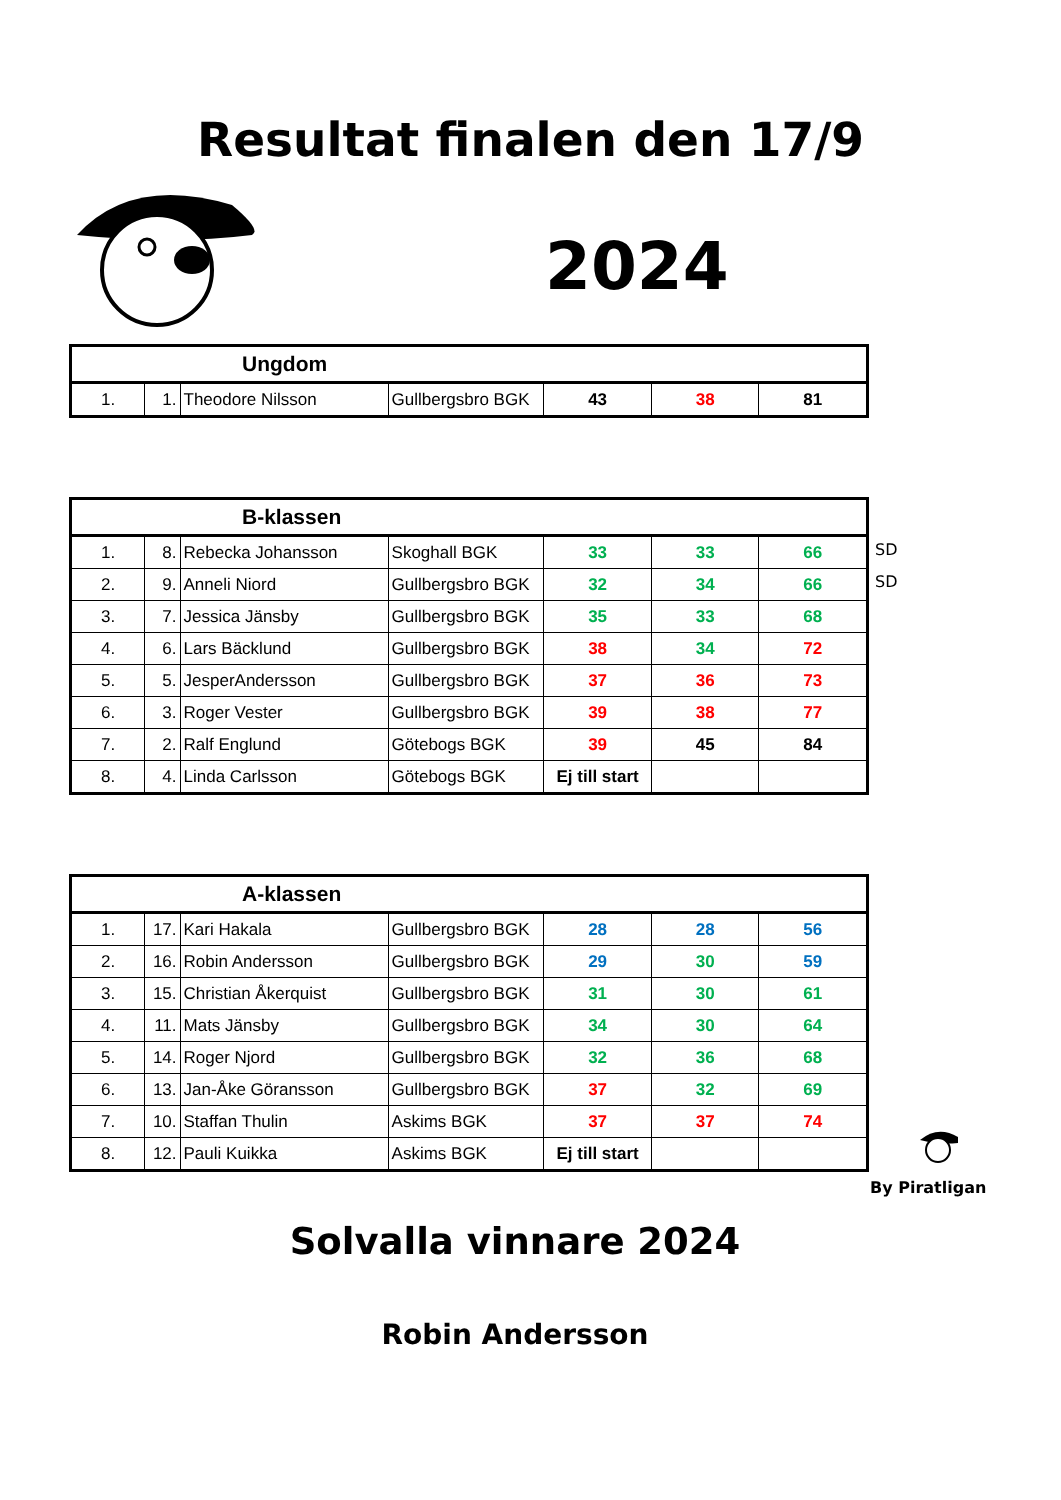Resultat finalen den 17/9
2024
| Ungdom | | | | | | |
| --- | --- | --- | --- | --- | --- | --- |
| 1. | 1. | Theodore Nilsson | Gullbergsbro BGK | 43 | 38 | 81 |
| B-klassen | | | | | | |
| --- | --- | --- | --- | --- | --- | --- |
| 1. | 8. | Rebecka Johansson | Skoghall BGK | 33 | 33 | 66 |
| 2. | 9. | Anneli Niord | Gullbergsbro BGK | 32 | 34 | 66 |
| 3. | 7. | Jessica Jänsby | Gullbergsbro BGK | 35 | 33 | 68 |
| 4. | 6. | Lars Bäcklund | Gullbergsbro BGK | 38 | 34 | 72 |
| 5. | 5. | JesperAndersson | Gullbergsbro BGK | 37 | 36 | 73 |
| 6. | 3. | Roger Vester | Gullbergsbro BGK | 39 | 38 | 77 |
| 7. | 2. | Ralf Englund | Götebogs BGK | 39 | 45 | 84 |
| 8. | 4. | Linda Carlsson | Götebogs BGK | Ej till start | | |
SD
SD
| A-klassen | | | | | | |
| --- | --- | --- | --- | --- | --- | --- |
| 1. | 17. | Kari Hakala | Gullbergsbro BGK | 28 | 28 | 56 |
| 2. | 16. | Robin Andersson | Gullbergsbro BGK | 29 | 30 | 59 |
| 3. | 15. | Christian Åkerquist | Gullbergsbro BGK | 31 | 30 | 61 |
| 4. | 11. | Mats Jänsby | Gullbergsbro BGK | 34 | 30 | 64 |
| 5. | 14. | Roger Njord | Gullbergsbro BGK | 32 | 36 | 68 |
| 6. | 13. | Jan-Åke Göransson | Gullbergsbro BGK | 37 | 32 | 69 |
| 7. | 10. | Staffan Thulin | Askims BGK | 37 | 37 | 74 |
| 8. | 12. | Pauli Kuikka | Askims BGK | Ej till start | | |
By Piratligan
Solvalla vinnare 2024
Robin Andersson